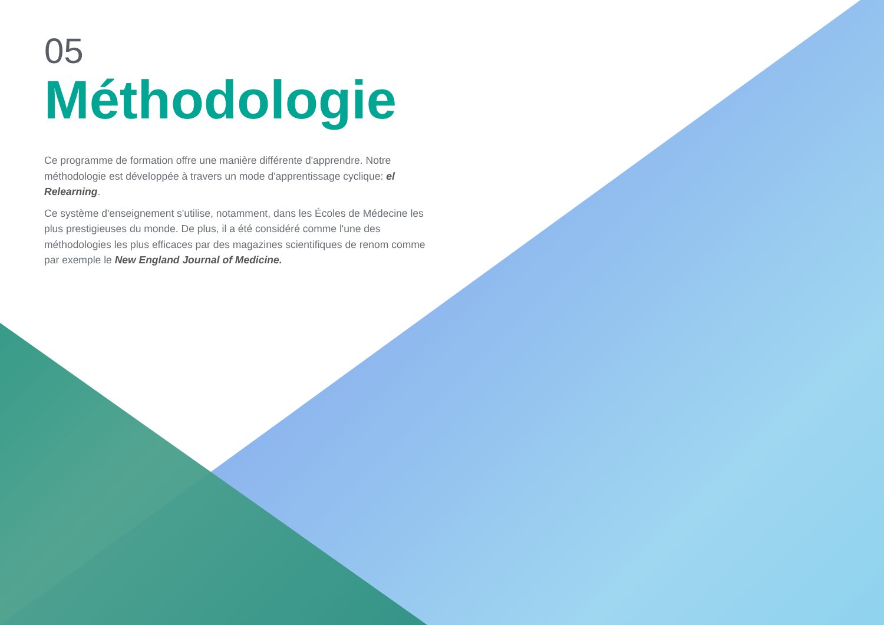05
Méthodologie
Ce programme de formation offre une manière différente d'apprendre. Notre méthodologie est développée à travers un mode d'apprentissage cyclique: el Relearning.
Ce système d'enseignement s'utilise, notamment, dans les Écoles de Médecine les plus prestigieuses du monde. De plus, il a été considéré comme l'une des méthodologies les plus efficaces par des magazines scientifiques de renom comme par exemple le New England Journal of Medicine.